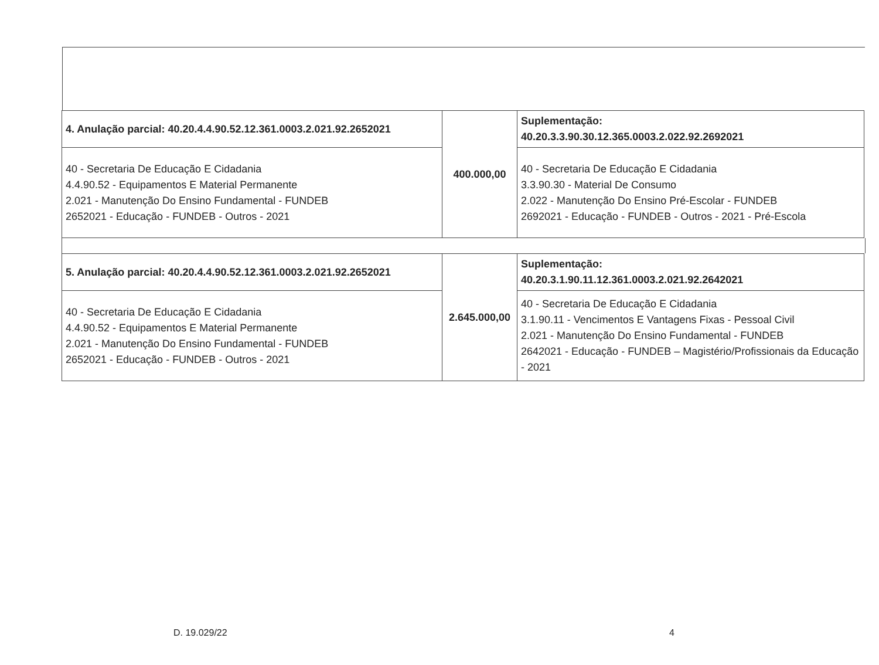| 4. Anulação parcial: 40.20.4.4.90.52.12.361.0003.2.021.92.2652021 | 400.000,00 | Suplementação: 40.20.3.3.90.30.12.365.0003.2.022.92.2692021 |
| 40 - Secretaria De Educação E Cidadania 4.4.90.52 - Equipamentos E Material Permanente 2.021 - Manutenção Do Ensino Fundamental - FUNDEB 2652021 - Educação - FUNDEB - Outros - 2021 | | 40 - Secretaria De Educação E Cidadania 3.3.90.30 - Material De Consumo 2.022 - Manutenção Do Ensino Pré-Escolar - FUNDEB 2692021 - Educação - FUNDEB - Outros - 2021 - Pré-Escola |
| 5. Anulação parcial: 40.20.4.4.90.52.12.361.0003.2.021.92.2652021 | 2.645.000,00 | Suplementação: 40.20.3.1.90.11.12.361.0003.2.021.92.2642021 |
| 40 - Secretaria De Educação E Cidadania 4.4.90.52 - Equipamentos E Material Permanente 2.021 - Manutenção Do Ensino Fundamental - FUNDEB 2652021 - Educação - FUNDEB - Outros - 2021 | | 40 - Secretaria De Educação E Cidadania 3.1.90.11 - Vencimentos E Vantagens Fixas - Pessoal Civil 2.021 - Manutenção Do Ensino Fundamental - FUNDEB 2642021 - Educação - FUNDEB – Magistério/Profissionais da Educação - 2021 |
D. 19.029/22 4